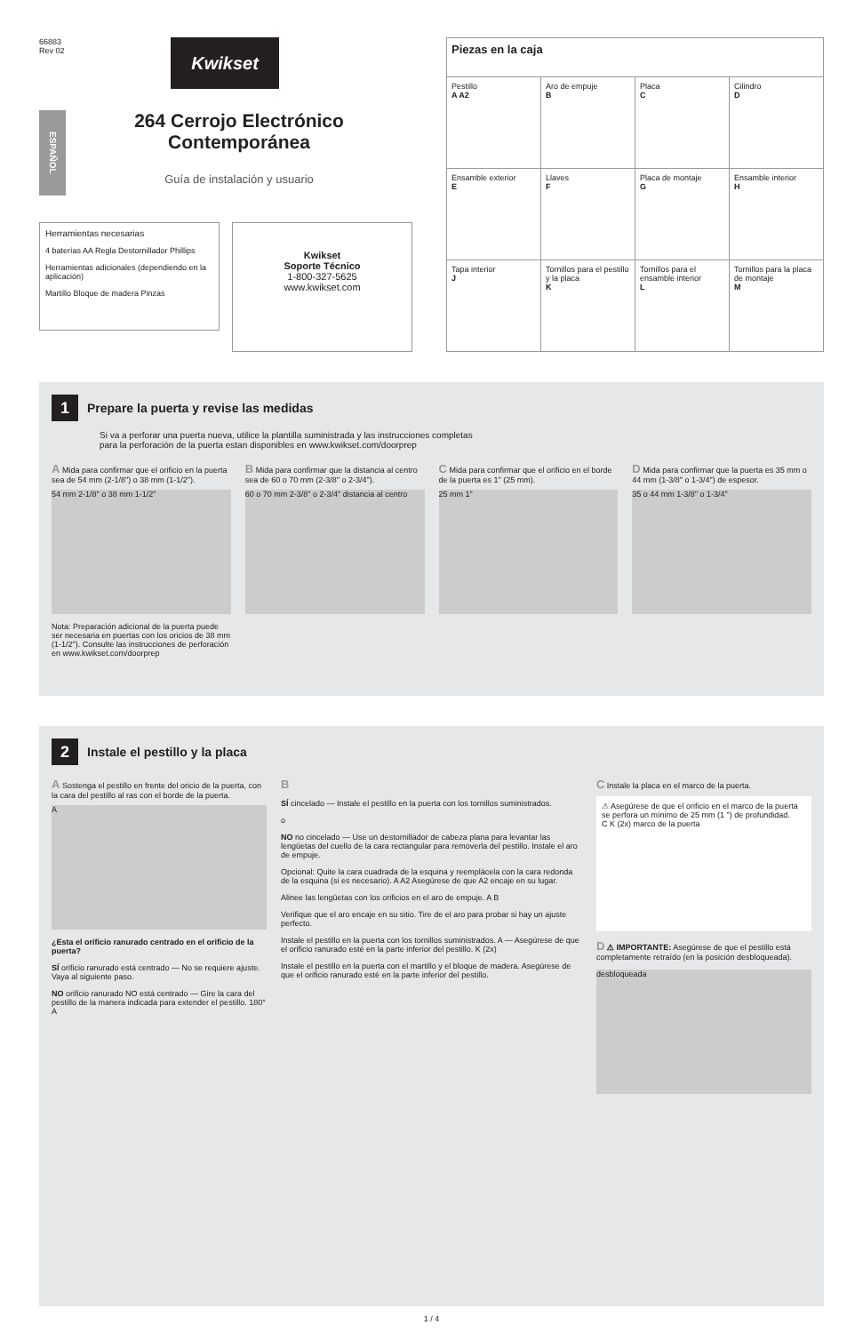66883
Rev 02
Kwikset
ESPAÑOL
264 Cerrojo Electrónico
Contemporánea
Guía de instalación y usuario
Herramientas necesarias
4 baterías AA Regla Destornillador Phillips
Herramientas adicionales (dependiendo en la aplicación)
Martillo Bloque de madera Pinzas
Kwikset
Soporte Técnico
1-800-327-5625
www.kwikset.com
| Piezas en la caja | | | |
| --- | --- | --- | --- |
| Pestillo A A2 | Aro de empuje B | Placa C | Cilindro D |
| Ensamble exterior E | Llaves F | Placa de montaje G | Ensamble interior H |
| Tapa interior J | Tornillos para el pestillo y la placa K | Tornillos para el ensamble interior L | Tornillos para la placa de montaje M |
1 Prepare la puerta y revise las medidas
Si va a perforar una puerta nueva, utilice la plantilla suministrada y las instrucciones completas
para la perforación de la puerta estan disponibles en www.kwikset.com/doorprep
A Mida para confirmar que el orificio en la puerta sea de 54 mm (2-1/8") o 38 mm (1-1/2").
54 mm 2-1/8" o 38 mm 1-1/2"
Nota: Preparación adicional de la puerta puede ser necesaria en puertas con los oricios de 38 mm (1-1/2"). Consulte las instrucciones de perforación en www.kwikset.com/doorprep
B Mida para confirmar que la distancia al centro sea de 60 o 70 mm (2-3/8" o 2-3/4").
60 o 70 mm 2-3/8" o 2-3/4" distancia al centro
C Mida para confirmar que el orificio en el borde de la puerta es 1" (25 mm).
25 mm 1"
D Mida para confirmar que la puerta es 35 mm o 44 mm (1-3/8" o 1-3/4") de espesor.
35 o 44 mm 1-3/8" o 1-3/4"
2 Instale el pestillo y la placa
A Sostenga el pestillo en frente del oricio de la puerta, con la cara del pestillo al ras con el borde de la puerta.
A
¿Esta el orificio ranurado centrado en el orificio de la puerta?
SÍ orificio ranurado está centrado — No se requiere ajuste. Vaya al siguiente paso.
NO orificio ranurado NO está centrado — Gire la cara del pestillo de la manera indicada para extender el pestillo. 180° A
B
SÍ cincelado — Instale el pestillo en la puerta con los tornillos suministrados.
o
NO no cincelado — Use un destornillador de cabeza plana para levantar las lengüetas del cuello de la cara rectangular para removerla del pestillo. Instale el aro de empuje.
Opcional: Quite la cara cuadrada de la esquina y reemplácela con la cara redonda de la esquina (si es necesario). A A2 Asegúrese de que A2 encaje en su lugar.
Alinee las lengüetas con los orificios en el aro de empuje. A B
Verifique que el aro encaje en su sitio. Tire de el aro para probar si hay un ajuste perfecto.
Instale el pestillo en la puerta con los tornillos suministrados. A — Asegúrese de que el orificio ranurado esté en la parte inferior del pestillo. K (2x)
Instale el pestillo en la puerta con el martillo y el bloque de madera. Asegúrese de que el orificio ranurado esté en la parte inferior del pestillo.
C Instale la placa en el marco de la puerta.
⚠ Asegúrese de que el orificio en el marco de la puerta se perfora un mínimo de 25 mm (1 ") de profundidad.
C K (2x) marco de la puerta
D ⚠ IMPORTANTE: Asegúrese de que el pestillo está completamente retraído (en la posición desbloqueada).
desbloqueada
1 / 4